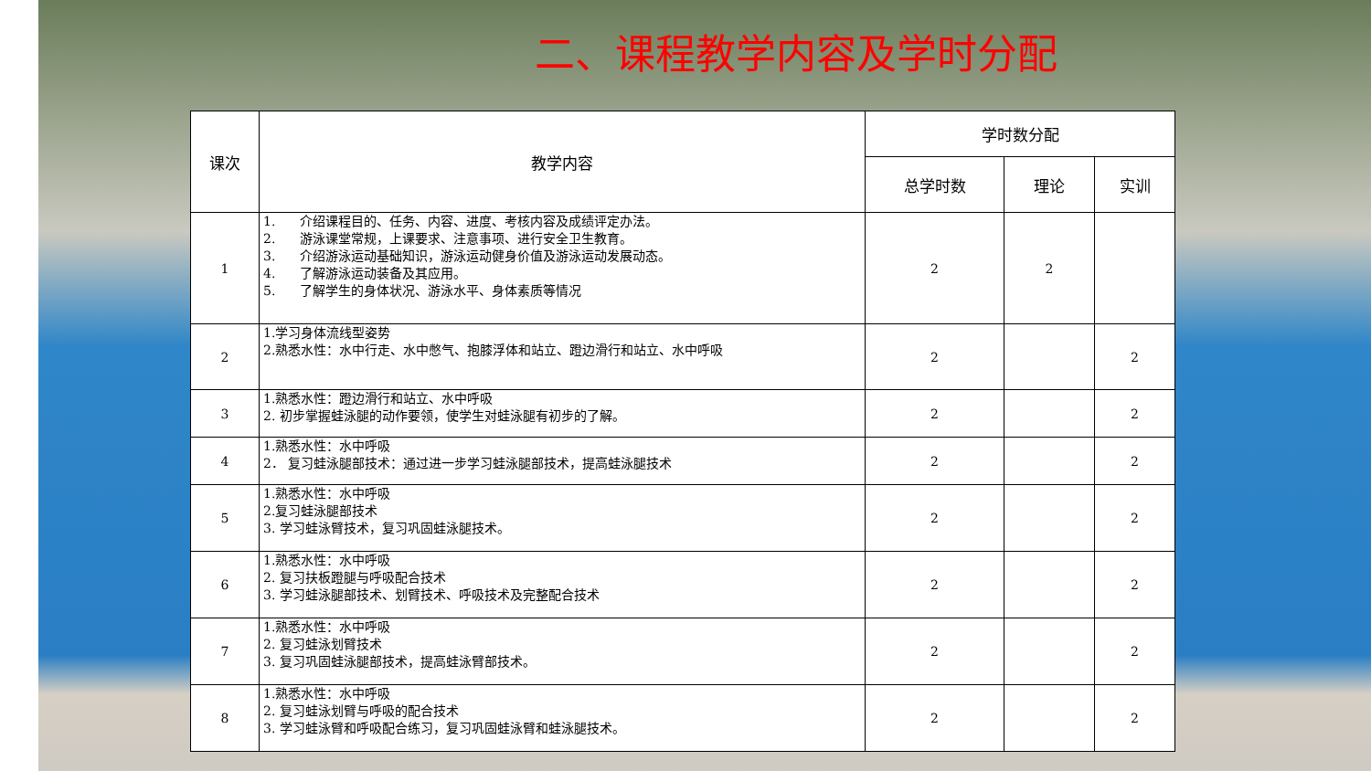二、课程教学内容及学时分配
| 课次 | 教学内容 | 学时数分配 | | |
| --- | --- | --- | --- | --- |
| | | 总学时数 | 理论 | 实训 |
| 1 | 1. 介绍课程目的、任务、内容、进度、考核内容及成绩评定办法。 2. 游泳课堂常规，上课要求、注意事项、进行安全卫生教育。 3. 介绍游泳运动基础知识，游泳运动健身价值及游泳运动发展动态。 4. 了解游泳运动装备及其应用。 5. 了解学生的身体状况、游泳水平、身体素质等情况 | 2 | 2 | |
| 2 | 1.学习身体流线型姿势 2.熟悉水性：水中行走、水中憋气、抱膝浮体和站立、蹬边滑行和站立、水中呼吸 | 2 | | 2 |
| 3 | 1.熟悉水性：蹬边滑行和站立、水中呼吸 2. 初步掌握蛙泳腿的动作要领，使学生对蛙泳腿有初步的了解。 | 2 | | 2 |
| 4 | 1.熟悉水性：水中呼吸 2． 复习蛙泳腿部技术：通过进一步学习蛙泳腿部技术，提高蛙泳腿技术 | 2 | | 2 |
| 5 | 1.熟悉水性：水中呼吸 2.复习蛙泳腿部技术 3. 学习蛙泳臂技术，复习巩固蛙泳腿技术。 | 2 | | 2 |
| 6 | 1.熟悉水性：水中呼吸 2. 复习扶板蹬腿与呼吸配合技术 3. 学习蛙泳腿部技术、划臂技术、呼吸技术及完整配合技术 | 2 | | 2 |
| 7 | 1.熟悉水性：水中呼吸 2. 复习蛙泳划臂技术 3. 复习巩固蛙泳腿部技术，提高蛙泳臂部技术。 | 2 | | 2 |
| 8 | 1.熟悉水性：水中呼吸 2. 复习蛙泳划臂与呼吸的配合技术 3. 学习蛙泳臂和呼吸配合练习，复习巩固蛙泳臂和蛙泳腿技术。 | 2 | | 2 |